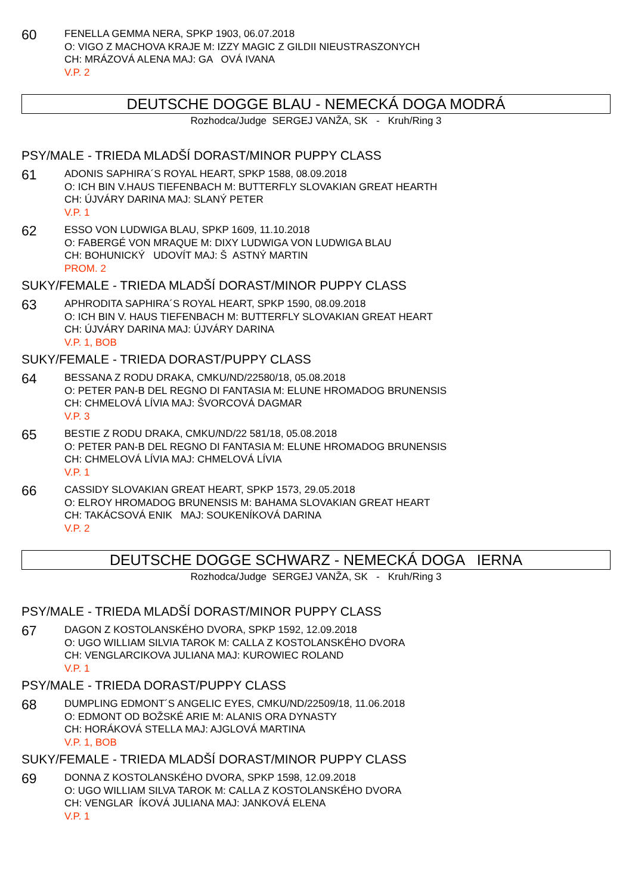60
FENELLA GEMMA NERA, SPKP 1903, 06.07.2018
O: VIGO Z MACHOVA KRAJE M: IZZY MAGIC Z GILDII NIEUSTRASZONYCH
CH: MRÁZOVÁ ALENA MAJ: GA OVÁ IVANA
V.P. 2
DEUTSCHE DOGGE BLAU - NEMECKÁ DOGA MODRÁ
Rozhodca/Judge SERGEJ VANŽA, SK - Kruh/Ring 3
PSY/MALE - TRIEDA MLADŠÍ DORAST/MINOR PUPPY CLASS
61
ADONIS SAPHIRA´S ROYAL HEART, SPKP 1588, 08.09.2018
O: ICH BIN V.HAUS TIEFENBACH M: BUTTERFLY SLOVAKIAN GREAT HEARTH
CH: ÚJVÁRY DARINA MAJ: SLANÝ PETER
V.P. 1
62
ESSO VON LUDWIGA BLAU, SPKP 1609, 11.10.2018
O: FABERGÉ VON MRAQUE M: DIXY LUDWIGA VON LUDWIGA BLAU
CH: BOHUNICKÝ UDOVÍT MAJ: Š ASTNÝ MARTIN
PROM. 2
SUKY/FEMALE - TRIEDA MLADŠÍ DORAST/MINOR PUPPY CLASS
63
APHRODITA SAPHIRA´S ROYAL HEART, SPKP 1590, 08.09.2018
O: ICH BIN V. HAUS TIEFENBACH M: BUTTERFLY SLOVAKIAN GREAT HEART
CH: ÚJVÁRY DARINA MAJ: ÚJVÁRY DARINA
V.P. 1, BOB
SUKY/FEMALE - TRIEDA DORAST/PUPPY CLASS
64
BESSANA Z RODU DRAKA, CMKU/ND/22580/18, 05.08.2018
O: PETER PAN-B DEL REGNO DI FANTASIA M: ELUNE HROMADOG BRUNENSIS
CH: CHMELOVÁ LÍVIA MAJ: ŠVORCOVÁ DAGMAR
V.P. 3
65
BESTIE Z RODU DRAKA, CMKU/ND/22 581/18, 05.08.2018
O: PETER PAN-B DEL REGNO DI FANTASIA M: ELUNE HROMADOG BRUNENSIS
CH: CHMELOVÁ LÍVIA MAJ: CHMELOVÁ LÍVIA
V.P. 1
66
CASSIDY SLOVAKIAN GREAT HEART, SPKP 1573, 29.05.2018
O: ELROY HROMADOG BRUNENSIS M: BAHAMA SLOVAKIAN GREAT HEART
CH: TAKÁCSOVÁ ENIK MAJ: SOUKENÍKOVÁ DARINA
V.P. 2
DEUTSCHE DOGGE SCHWARZ - NEMECKÁ DOGA IERNA
Rozhodca/Judge SERGEJ VANŽA, SK - Kruh/Ring 3
PSY/MALE - TRIEDA MLADŠÍ DORAST/MINOR PUPPY CLASS
67
DAGON Z KOSTOLANSKÉHO DVORA, SPKP 1592, 12.09.2018
O: UGO WILLIAM SILVIA TAROK M: CALLA Z KOSTOLANSKÉHO DVORA
CH: VENGLARCIKOVA JULIANA MAJ: KUROWIEC ROLAND
V.P. 1
PSY/MALE - TRIEDA DORAST/PUPPY CLASS
68
DUMPLING EDMONT´S ANGELIC EYES, CMKU/ND/22509/18, 11.06.2018
O: EDMONT OD BOŽSKÉ ARIE M: ALANIS ORA DYNASTY
CH: HORÁKOVÁ STELLA MAJ: AJGLOVÁ MARTINA
V.P. 1, BOB
SUKY/FEMALE - TRIEDA MLADŠÍ DORAST/MINOR PUPPY CLASS
69
DONNA Z KOSTOLANSKÉHO DVORA, SPKP 1598, 12.09.2018
O: UGO WILLIAM SILVA TAROK M: CALLA Z KOSTOLANSKÉHO DVORA
CH: VENGLAR ÍKOVÁ JULIANA MAJ: JANKOVÁ ELENA
V.P. 1